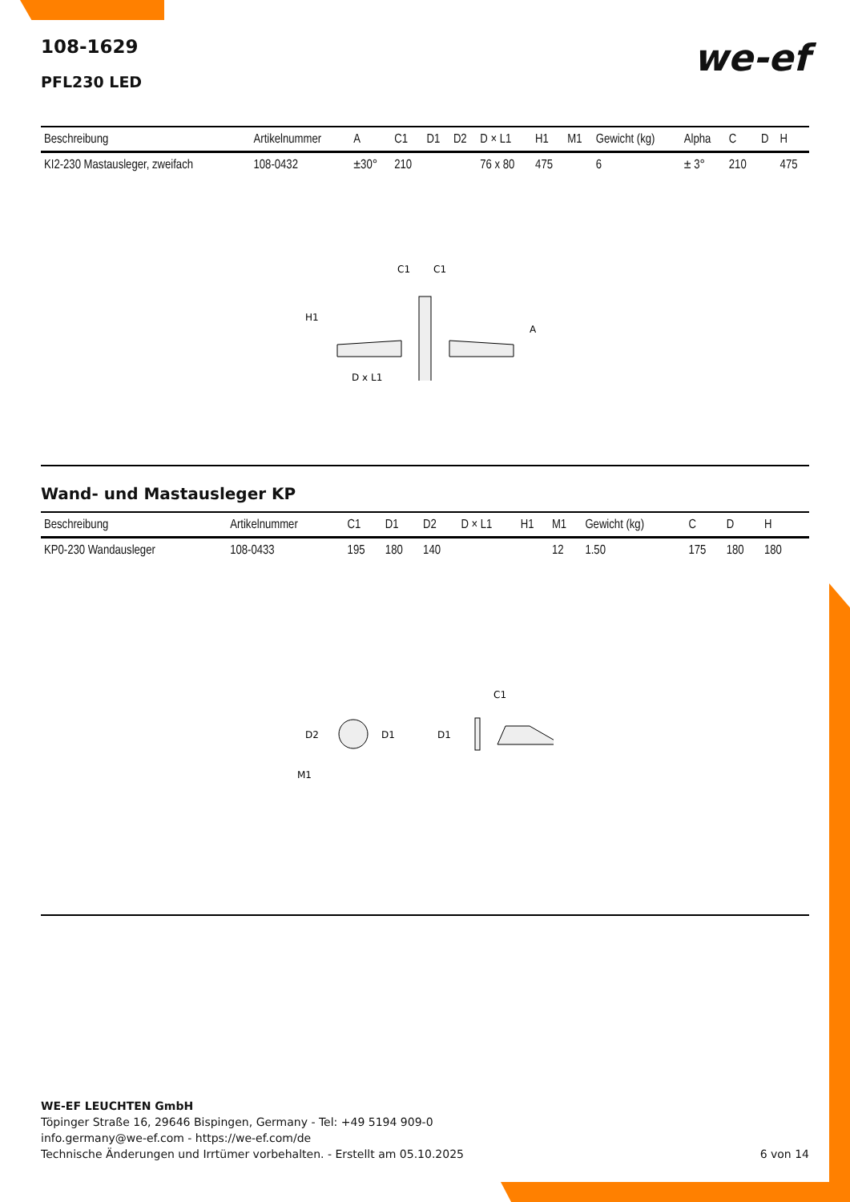we-ef
108-1629
PFL230 LED
| Beschreibung | Artikelnummer | A | C1 | D1 | D2 | D × L1 | H1 | M1 | Gewicht (kg) | Alpha | C | D | H |
| --- | --- | --- | --- | --- | --- | --- | --- | --- | --- | --- | --- | --- | --- |
| KI2-230 Mastausleger, zweifach | 108-0432 | ±30° | 210 | | | 76 x 80 | 475 | | 6 | ± 3° | 210 | | 475 |
C1
C1
H1
A
D x L1
Wand- und Mastausleger KP
| Beschreibung | Artikelnummer | C1 | D1 | D2 | D × L1 | H1 | M1 | Gewicht (kg) | C | D | H | |
| --- | --- | --- | --- | --- | --- | --- | --- | --- | --- | --- | --- | --- |
| KP0-230 Wandausleger | 108-0433 | 195 | 180 | 140 | | | 12 | 1.50 | 175 | 180 | 180 | |
D2
D1
M1
D1
C1
WE-EF LEUCHTEN GmbH
Töpinger Straße 16, 29646 Bispingen, Germany - Tel: +49 5194 909-0
info.germany@we-ef.com - https://we-ef.com/de
Technische Änderungen und Irrtümer vorbehalten. - Erstellt am 05.10.2025 6 von 14